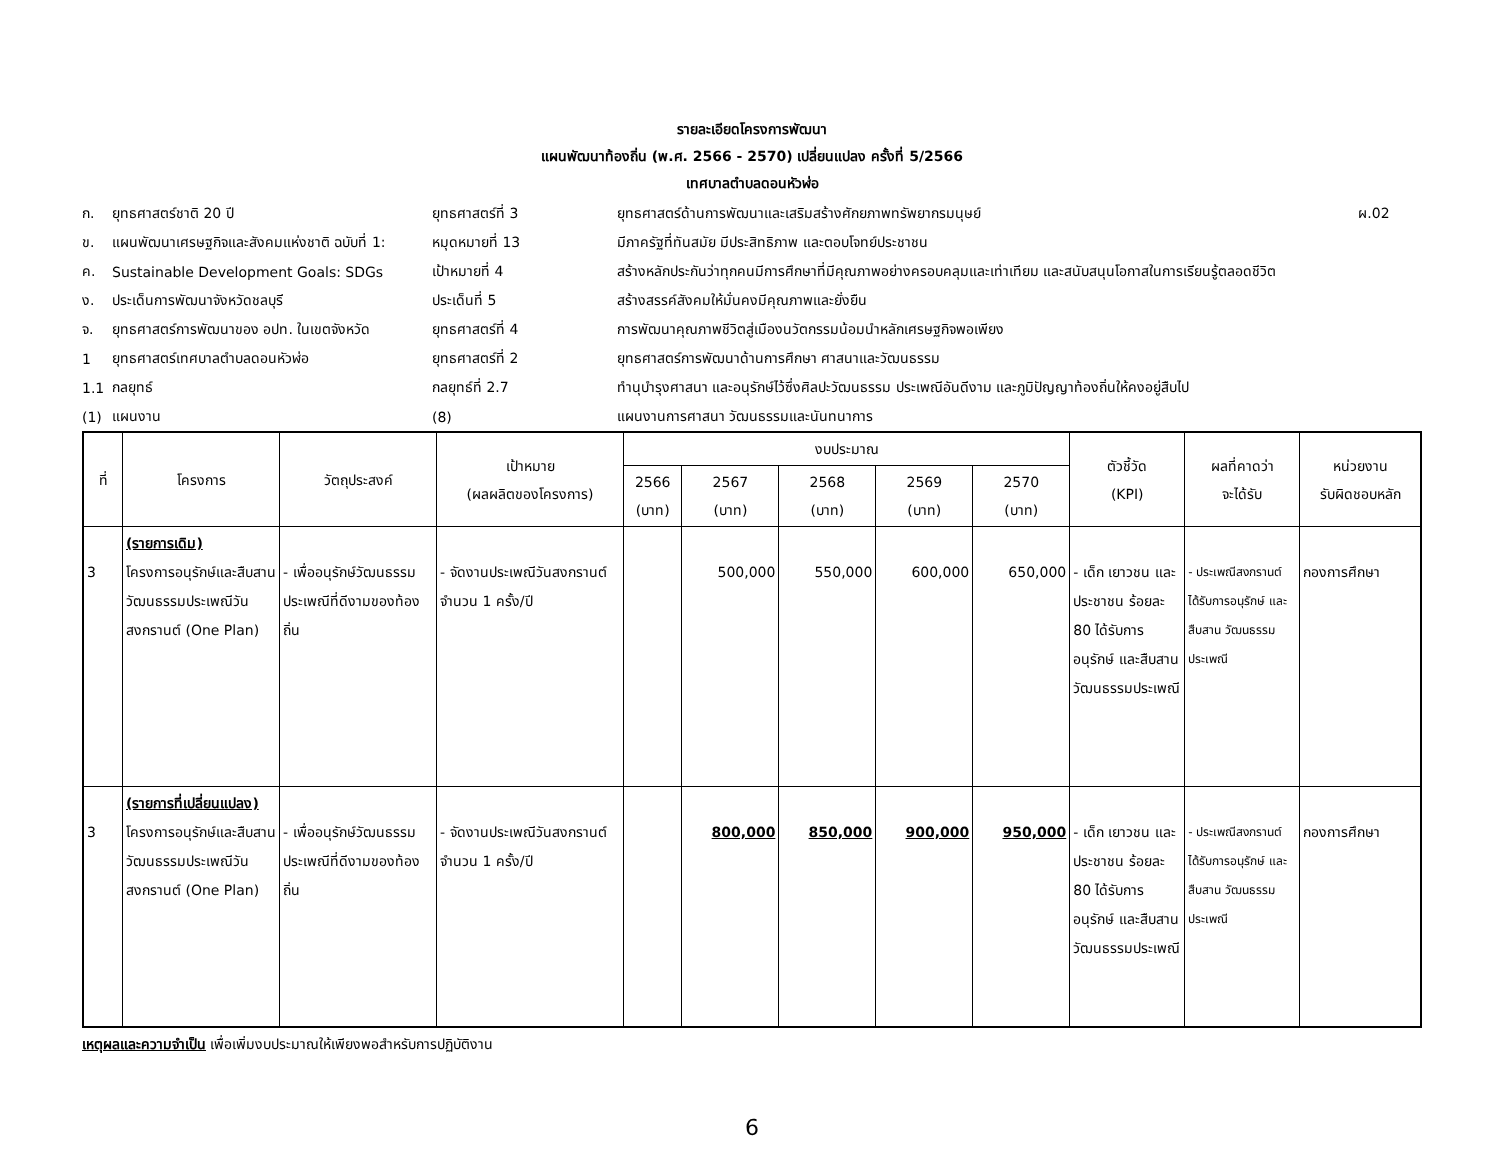รายละเอียดโครงการพัฒนา
แผนพัฒนาท้องถิ่น (พ.ศ. 2566 - 2570) เปลี่ยนแปลง ครั้งที่ 5/2566
เทศบาลตำบลดอนหัวฬ่อ
| ก. | ยุทธศาสตร์ชาติ 20 ปี | ยุทธศาสตร์ที่ 3 | ยุทธศาสตร์ด้านการพัฒนาและเสริมสร้างศักยภาพทรัพยากรมนุษย์ | ผ.02 |
| ข. | แผนพัฒนาเศรษฐกิจและสังคมแห่งชาติ ฉบับที่ 1: | หมุดหมายที่ 13 | มีภาครัฐที่ทันสมัย มีประสิทธิภาพ และตอบโจทย์ประชาชน | |
| ค. | Sustainable Development Goals: SDGs | เป้าหมายที่ 4 | สร้างหลักประกันว่าทุกคนมีการศึกษาที่มีคุณภาพอย่างครอบคลุมและเท่าเทียม และสนับสนุนโอกาสในการเรียนรู้ตลอดชีวิต | |
| ง. | ประเด็นการพัฒนาจังหวัดชลบุรี | ประเด็นที่ 5 | สร้างสรรค์สังคมให้มั่นคงมีคุณภาพและยั่งยืน | |
| จ. | ยุทธศาสตร์การพัฒนาของ อปท. ในเขตจังหวัด | ยุทธศาสตร์ที่ 4 | การพัฒนาคุณภาพชีวิตสู่เมืองนวัตกรรมน้อมนำหลักเศรษฐกิจพอเพียง | |
| 1 | ยุทธศาสตร์เทศบาลตำบลดอนหัวฬ่อ | ยุทธศาสตร์ที่ 2 | ยุทธศาสตร์การพัฒนาด้านการศึกษา ศาสนาและวัฒนธรรม | |
| 1.1 | กลยุทธ์ | กลยุทธ์ที่ 2.7 | ทำนุบำรุงศาสนา และอนุรักษ์ไว้ซึ่งศิลปะวัฒนธรรม ประเพณีอันดีงาม และภูมิปัญญาท้องถิ่นให้คงอยู่สืบไป | |
| (1) | แผนงาน | (8) | แผนงานการศาสนา วัฒนธรรมและนันทนาการ | |
| ที่ | โครงการ | วัตถุประสงค์ | เป้าหมาย (ผลผลิตของโครงการ) | งบประมาณ | | | | | ตัวชี้วัด (KPI) | ผลที่คาดว่า จะได้รับ | หน่วยงาน รับผิดชอบหลัก |
| --- | --- | --- | --- | --- | --- | --- | --- | --- | --- | --- | --- |
| | | | | 2566 (บาท) | 2567 (บาท) | 2568 (บาท) | 2569 (บาท) | 2570 (บาท) | | | |
| 3 | (รายการเดิม) โครงการอนุรักษ์และสืบสานวัฒนธรรมประเพณีวันสงกรานต์ (One Plan) | - เพื่ออนุรักษ์วัฒนธรรมประเพณีที่ดีงามของท้องถิ่น | - จัดงานประเพณีวันสงกรานต์ จำนวน 1 ครั้ง/ปี | | 500,000 | 550,000 | 600,000 | 650,000 | - เด็ก เยาวชน และประชาชน ร้อยละ 80 ได้รับการอนุรักษ์ และสืบสานวัฒนธรรมประเพณี | - ประเพณีสงกรานต์ ได้รับการอนุรักษ์ และ สืบสาน วัฒนธรรมประเพณี | กองการศึกษา |
| 3 | (รายการที่เปลี่ยนแปลง) โครงการอนุรักษ์และสืบสานวัฒนธรรมประเพณีวันสงกรานต์ (One Plan) | - เพื่ออนุรักษ์วัฒนธรรมประเพณีที่ดีงามของท้องถิ่น | - จัดงานประเพณีวันสงกรานต์ จำนวน 1 ครั้ง/ปี | | 800,000 | 850,000 | 900,000 | 950,000 | - เด็ก เยาวชน และประชาชน ร้อยละ 80 ได้รับการอนุรักษ์ และสืบสานวัฒนธรรมประเพณี | - ประเพณีสงกรานต์ ได้รับการอนุรักษ์ และ สืบสาน วัฒนธรรมประเพณี | กองการศึกษา |
เหตุผลและความจำเป็น เพื่อเพิ่มงบประมาณให้เพียงพอสำหรับการปฏิบัติงาน
6